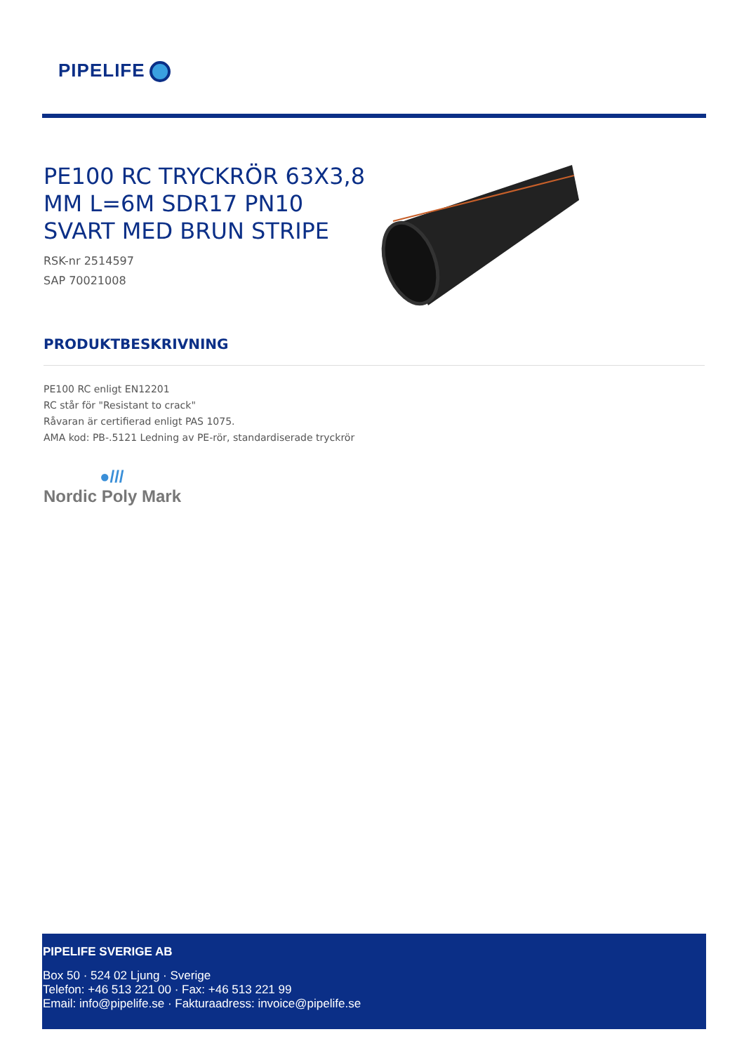PIPELIFE
PE100 RC TRYCKRÖR 63X3,8 MM L=6M SDR17 PN10 SVART MED BRUN STRIPE
RSK-nr 2514597
SAP 70021008
PRODUKTBESKRIVNING
PE100 RC enligt EN12201
RC står för "Resistant to crack"
Råvaran är certifierad enligt PAS 1075.
AMA kod: PB-.5121 Ledning av PE-rör, standardiserade tryckrör
●///
Nordic Poly Mark
PIPELIFE SVERIGE AB
Box 50 · 524 02 Ljung · Sverige
Telefon: +46 513 221 00 · Fax: +46 513 221 99
Email: info@pipelife.se · Fakturaadress: invoice@pipelife.se